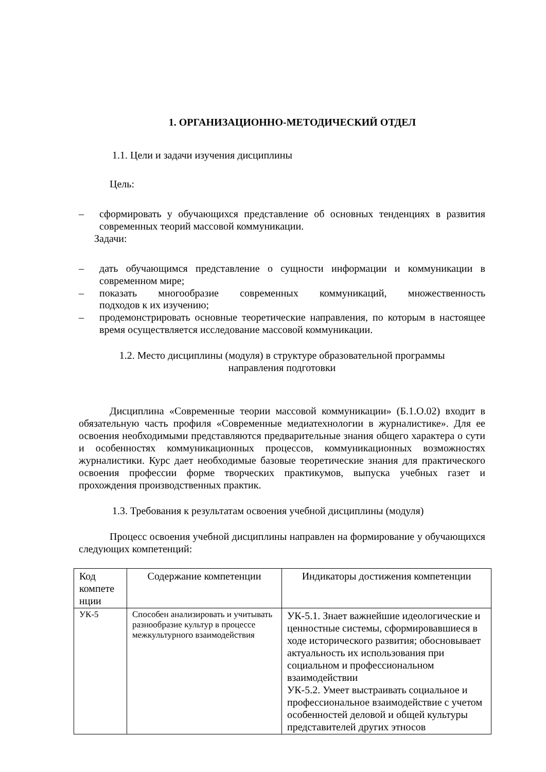1. ОРГАНИЗАЦИОННО-МЕТОДИЧЕСКИЙ ОТДЕЛ
1.1. Цели и задачи изучения дисциплины
Цель:
– сформировать у обучающихся представление об основных тенденциях в развития современных теорий массовой коммуникации.
Задачи:
– дать обучающимся представление о сущности информации и коммуникации в современном мире;
– показать многообразие современных коммуникаций, множественность
подходов к их изучению;
– продемонстрировать основные теоретические направления, по которым в настоящее время осуществляется исследование массовой коммуникации.
1.2. Место дисциплины (модуля) в структуре образовательной программы
направления подготовки
Дисциплина «Современные теории массовой коммуникации» (Б.1.О.02) входит в обязательную часть профиля «Современные медиатехнологии в журналистике». Для ее освоения необходимыми представляются предварительные знания общего характера о сути и особенностях коммуникационных процессов, коммуникационных возможностях журналистики. Курс дает необходимые базовые теоретические знания для практического освоения профессии форме творческих практикумов, выпуска учебных газет и прохождения производственных практик.
1.3. Требования к результатам освоения учебной дисциплины (модуля)
Процесс освоения учебной дисциплины направлен на формирование у обучающихся следующих компетенций:
| Код компете нции | Содержание компетенции | Индикаторы достижения компетенции |
| УК-5 | Способен анализировать и учитывать разнообразие культур в процессе межкультурного взаимодействия | УК-5.1. Знает важнейшие идеологические и ценностные системы, сформировавшиеся в ходе исторического развития; обосновывает актуальность их использования при социальном и профессиональном взаимодействии УК-5.2. Умеет выстраивать социальное и профессиональное взаимодействие с учетом особенностей деловой и общей культуры представителей других этносов |